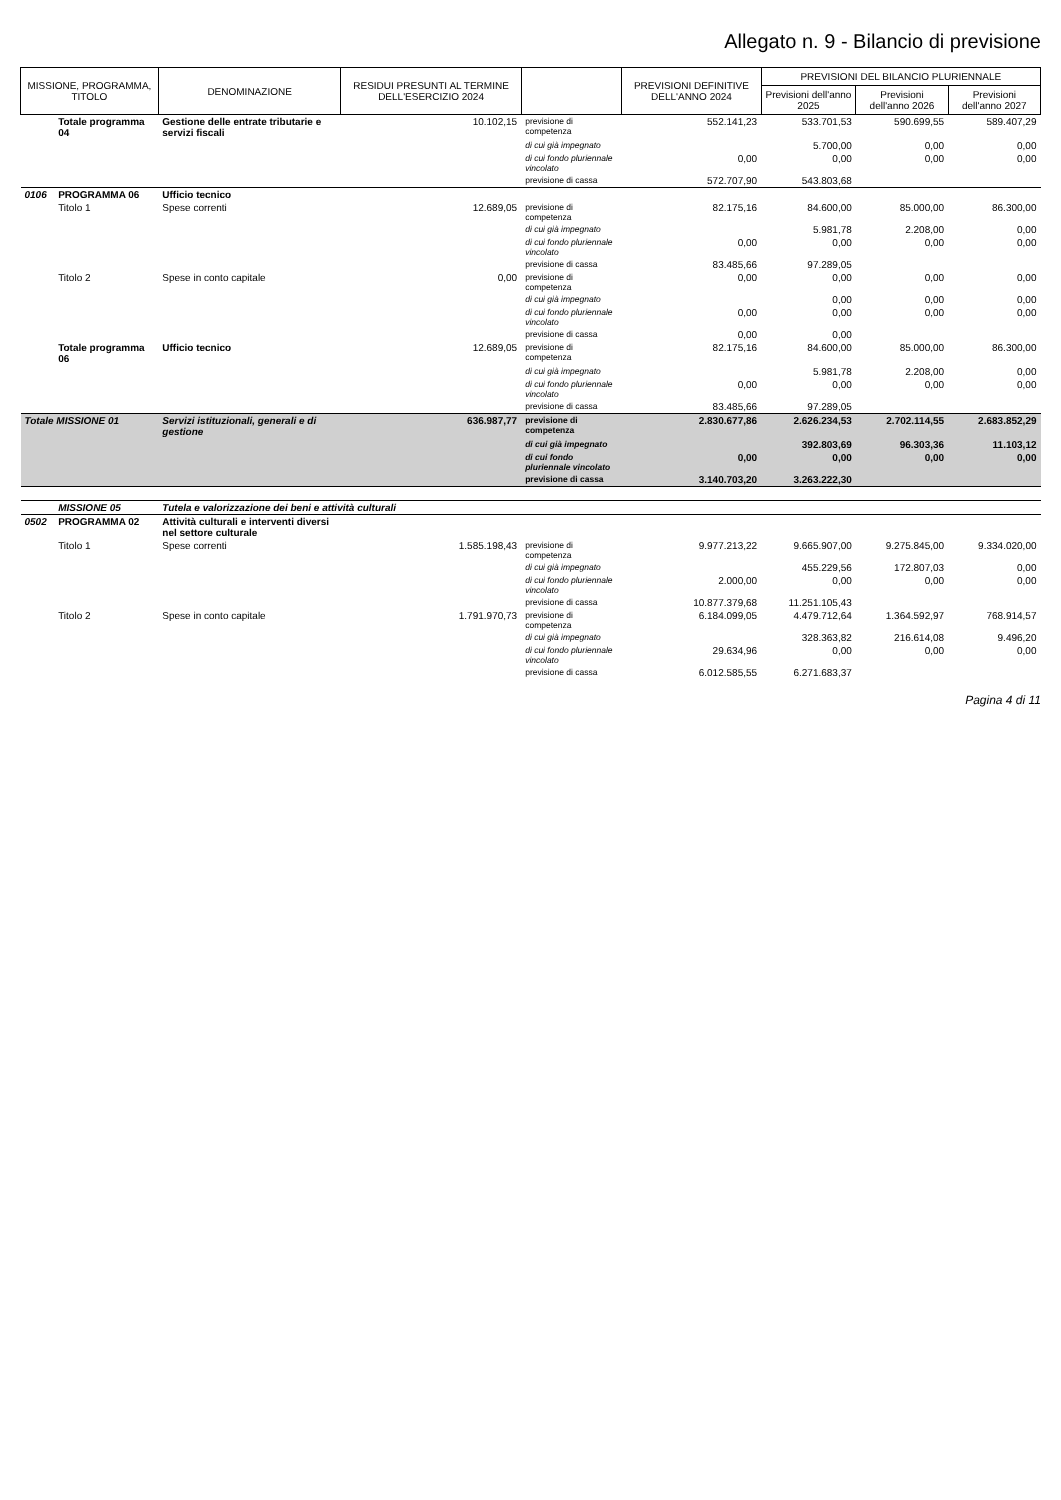Allegato n. 9 - Bilancio di previsione
| MISSIONE, PROGRAMMA, TITOLO | | DENOMINAZIONE | RESIDUI PRESUNTI AL TERMINE DELL'ESERCIZIO 2024 | | PREVISIONI DEFINITIVE DELL'ANNO 2024 | PREVISIONI DEL BILANCIO PLURIENNALE | | |
| --- | --- | --- | --- | --- | --- | --- | --- | --- |
| | | | | | | Previsioni dell'anno 2025 | Previsioni dell'anno 2026 | Previsioni dell'anno 2027 |
| | Totale programma 04 | Gestione delle entrate tributarie e servizi fiscali | 10.102,15 | previsione di competenza | 552.141,23 | 533.701,53 | 590.699,55 | 589.407,29 |
| | | | | di cui già impegnato | | 5.700,00 | 0,00 | 0,00 |
| | | | | di cui fondo pluriennale vincolato | 0,00 | 0,00 | 0,00 | 0,00 |
| | | | | previsione di cassa | 572.707,90 | 543.803,68 | | |
| 0106 | PROGRAMMA 06 | Ufficio tecnico | | | | | | |
| | Titolo 1 | Spese correnti | 12.689,05 | previsione di competenza | 82.175,16 | 84.600,00 | 85.000,00 | 86.300,00 |
| | | | | di cui già impegnato | | 5.981,78 | 2.208,00 | 0,00 |
| | | | | di cui fondo pluriennale vincolato | 0,00 | 0,00 | 0,00 | 0,00 |
| | | | | previsione di cassa | 83.485,66 | 97.289,05 | | |
| | Titolo 2 | Spese in conto capitale | 0,00 | previsione di competenza | 0,00 | 0,00 | 0,00 | 0,00 |
| | | | | di cui già impegnato | | 0,00 | 0,00 | 0,00 |
| | | | | di cui fondo pluriennale vincolato | 0,00 | 0,00 | 0,00 | 0,00 |
| | | | | previsione di cassa | 0,00 | 0,00 | | |
| | Totale programma 06 | Ufficio tecnico | 12.689,05 | previsione di competenza | 82.175,16 | 84.600,00 | 85.000,00 | 86.300,00 |
| | | | | di cui già impegnato | | 5.981,78 | 2.208,00 | 0,00 |
| | | | | di cui fondo pluriennale vincolato | 0,00 | 0,00 | 0,00 | 0,00 |
| | | | | previsione di cassa | 83.485,66 | 97.289,05 | | |
| Totale MISSIONE 01 | | Servizi istituzionali, generali e di gestione | 636.987,77 | previsione di competenza | 2.830.677,86 | 2.626.234,53 | 2.702.114,55 | 2.683.852,29 |
| | | | | di cui già impegnato | | 392.803,69 | 96.303,36 | 11.103,12 |
| | | | | di cui fondo pluriennale vincolato | 0,00 | 0,00 | 0,00 | 0,00 |
| | | | | previsione di cassa | 3.140.703,20 | 3.263.222,30 | | |
| | MISSIONE 05 | Tutela e valorizzazione dei beni e attività culturali | | | | | | |
| 0502 | PROGRAMMA 02 | Attività culturali e interventi diversi nel settore culturale | | | | | | |
| | Titolo 1 | Spese correnti | 1.585.198,43 | previsione di competenza | 9.977.213,22 | 9.665.907,00 | 9.275.845,00 | 9.334.020,00 |
| | | | | di cui già impegnato | | 455.229,56 | 172.807,03 | 0,00 |
| | | | | di cui fondo pluriennale vincolato | 2.000,00 | 0,00 | 0,00 | 0,00 |
| | | | | previsione di cassa | 10.877.379,68 | 11.251.105,43 | | |
| | Titolo 2 | Spese in conto capitale | 1.791.970,73 | previsione di competenza | 6.184.099,05 | 4.479.712,64 | 1.364.592,97 | 768.914,57 |
| | | | | di cui già impegnato | | 328.363,82 | 216.614,08 | 9.496,20 |
| | | | | di cui fondo pluriennale vincolato | 29.634,96 | 0,00 | 0,00 | 0,00 |
| | | | | previsione di cassa | 6.012.585,55 | 6.271.683,37 | | |
Pagina 4 di 11